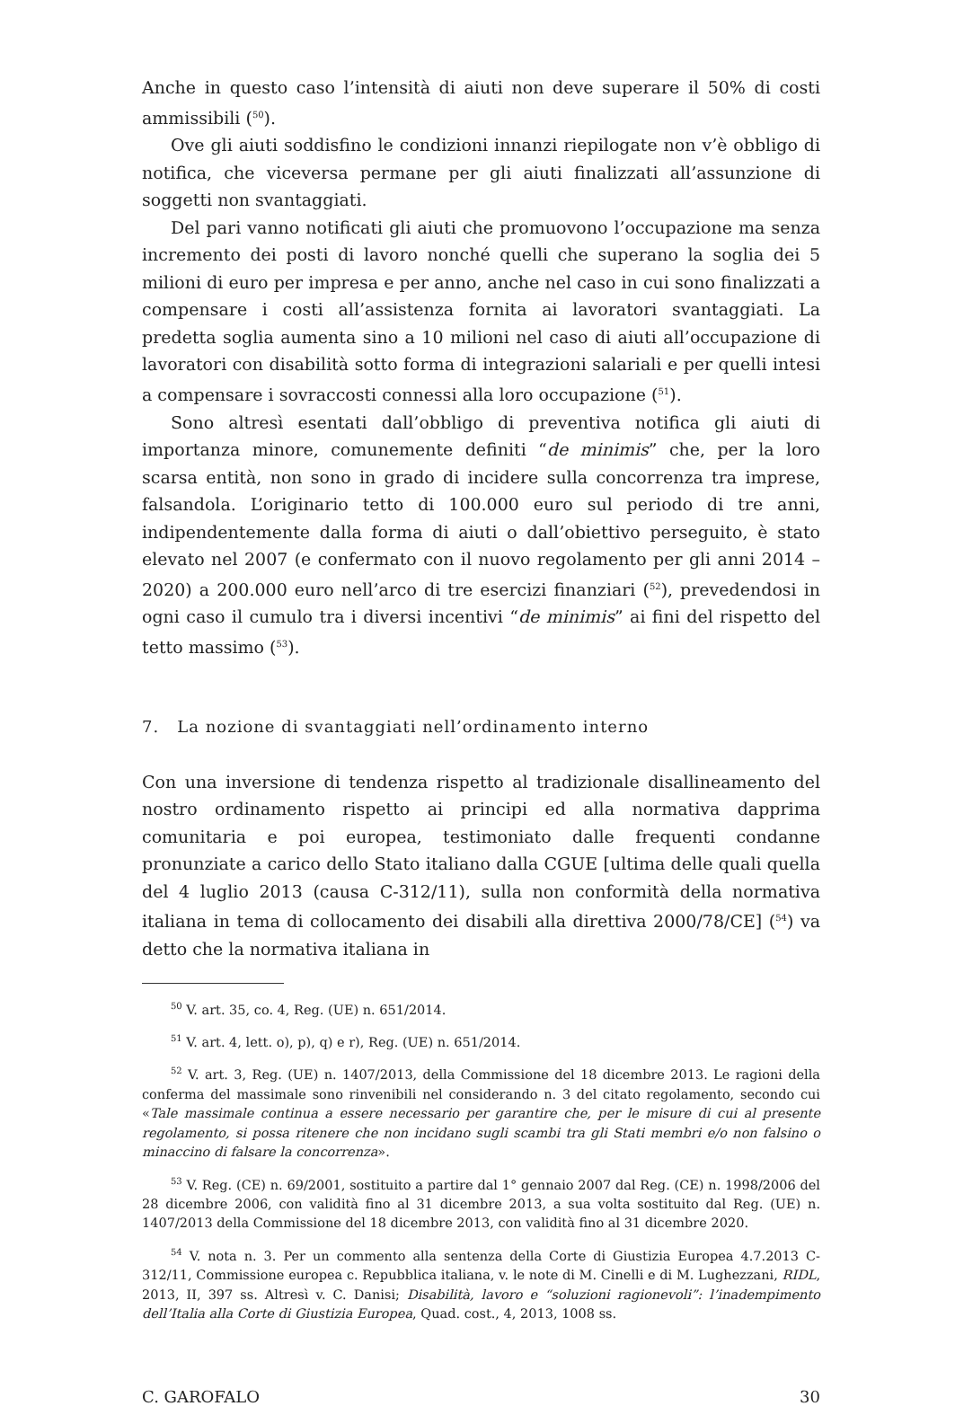Anche in questo caso l’intensità di aiuti non deve superare il 50% di costi ammissibili (<sup>50</sup>).
Ove gli aiuti soddisfino le condizioni innanzi riepilogate non v’è obbligo di notifica, che viceversa permane per gli aiuti finalizzati all’assunzione di soggetti non svantaggiati.
Del pari vanno notificati gli aiuti che promuovono l’occupazione ma senza incremento dei posti di lavoro nonché quelli che superano la soglia dei 5 milioni di euro per impresa e per anno, anche nel caso in cui sono finalizzati a compensare i costi all’assistenza fornita ai lavoratori svantaggiati. La predetta soglia aumenta sino a 10 milioni nel caso di aiuti all’occupazione di lavoratori con disabilità sotto forma di integrazioni salariali e per quelli intesi a compensare i sovraccosti connessi alla loro occupazione (<sup>51</sup>).
Sono altresì esentati dall’obbligo di preventiva notifica gli aiuti di importanza minore, comunemente definiti “de minimis” che, per la loro scarsa entità, non sono in grado di incidere sulla concorrenza tra imprese, falsandola. L’originario tetto di 100.000 euro sul periodo di tre anni, indipendentemente dalla forma di aiuti o dall’obiettivo perseguito, è stato elevato nel 2007 (e confermato con il nuovo regolamento per gli anni 2014 – 2020) a 200.000 euro nell’arco di tre esercizi finanziari (<sup>52</sup>), prevedendosi in ogni caso il cumulo tra i diversi incentivi “de minimis” ai fini del rispetto del tetto massimo (<sup>53</sup>).
7. La nozione di svantaggiati nell’ordinamento interno
Con una inversione di tendenza rispetto al tradizionale disallineamento del nostro ordinamento rispetto ai principi ed alla normativa dapprima comunitaria e poi europea, testimoniato dalle frequenti condanne pronunziate a carico dello Stato italiano dalla CGUE [ultima delle quali quella del 4 luglio 2013 (causa C-312/11), sulla non conformità della normativa italiana in tema di collocamento dei disabili alla direttiva 2000/78/CE] (<sup>54</sup>) va detto che la normativa italiana in
<sup>50</sup> V. art. 35, co. 4, Reg. (UE) n. 651/2014.
<sup>51</sup> V. art. 4, lett. o), p), q) e r), Reg. (UE) n. 651/2014.
<sup>52</sup> V. art. 3, Reg. (UE) n. 1407/2013, della Commissione del 18 dicembre 2013. Le ragioni della conferma del massimale sono rinvenibili nel considerando n. 3 del citato regolamento, secondo cui «Tale massimale continua a essere necessario per garantire che, per le misure di cui al presente regolamento, si possa ritenere che non incidano sugli scambi tra gli Stati membri e/o non falsino o minaccino di falsare la concorrenza».
<sup>53</sup> V. Reg. (CE) n. 69/2001, sostituito a partire dal 1° gennaio 2007 dal Reg. (CE) n. 1998/2006 del 28 dicembre 2006, con validità fino al 31 dicembre 2013, a sua volta sostituito dal Reg. (UE) n. 1407/2013 della Commissione del 18 dicembre 2013, con validità fino al 31 dicembre 2020.
<sup>54</sup> V. nota n. 3. Per un commento alla sentenza della Corte di Giustizia Europea 4.7.2013 C-312/11, Commissione europea c. Repubblica italiana, v. le note di M. Cinelli e di M. Lughezzani, RIDL, 2013, II, 397 ss. Altresì v. C. Danisi; Disabilità, lavoro e “soluzioni ragionevoli”: l’inadempimento dell’Italia alla Corte di Giustizia Europea, Quad. cost., 4, 2013, 1008 ss.
C. GAROFALO 30